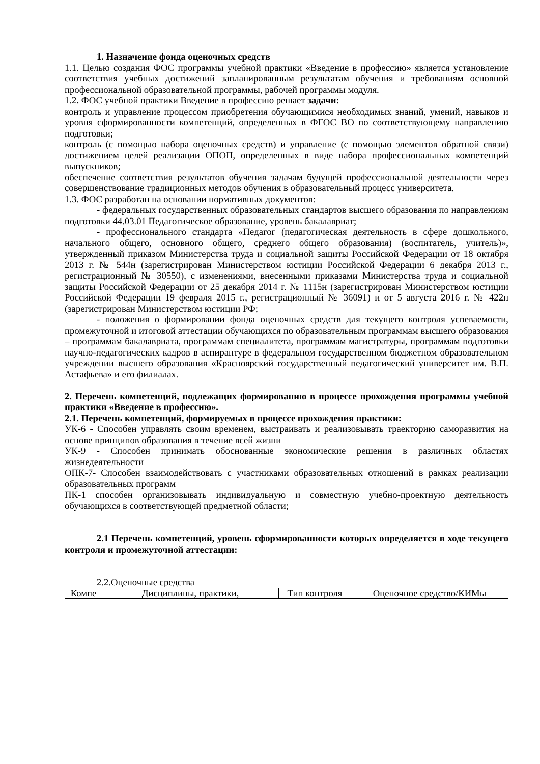1. Назначение фонда оценочных средств
1.1. Целью создания ФОС программы учебной практики «Введение в профессию» является установление соответствия учебных достижений запланированным результатам обучения и требованиям основной профессиональной образовательной программы, рабочей программы модуля.
1.2. ФОС учебной практики Введение в профессию решает задачи:
контроль и управление процессом приобретения обучающимися необходимых знаний, умений, навыков и уровня сформированности компетенций, определенных в ФГОС ВО по соответствующему направлению подготовки;
контроль (с помощью набора оценочных средств) и управление (с помощью элементов обратной связи) достижением целей реализации ОПОП, определенных в виде набора профессиональных компетенций выпускников;
обеспечение соответствия результатов обучения задачам будущей профессиональной деятельности через совершенствование традиционных методов обучения в образовательный процесс университета.
1.3. ФОС разработан на основании нормативных документов:
- федеральных государственных образовательных стандартов высшего образования по направлениям подготовки 44.03.01 Педагогическое образование, уровень бакалавриат;
- профессионального стандарта «Педагог (педагогическая деятельность в сфере дошкольного, начального общего, основного общего, среднего общего образования) (воспитатель, учитель)», утвержденный приказом Министерства труда и социальной защиты Российской Федерации от 18 октября 2013 г. № 544н (зарегистрирован Министерством юстиции Российской Федерации 6 декабря 2013 г., регистрационный № 30550), с изменениями, внесенными приказами Министерства труда и социальной защиты Российской Федерации от 25 декабря 2014 г. № 1115н (зарегистрирован Министерством юстиции Российской Федерации 19 февраля 2015 г., регистрационный № 36091) и от 5 августа 2016 г. № 422н (зарегистрирован Министерством юстиции РФ;
- положения о формировании фонда оценочных средств для текущего контроля успеваемости, промежуточной и итоговой аттестации обучающихся по образовательным программам высшего образования – программам бакалавриата, программам специалитета, программам магистратуры, программам подготовки научно-педагогических кадров в аспирантуре в федеральном государственном бюджетном образовательном учреждении высшего образования «Красноярский государственный педагогический университет им. В.П. Астафьева» и его филиалах.
2. Перечень компетенций, подлежащих формированию в процессе прохождения программы учебной практики «Введение в профессию».
2.1. Перечень компетенций, формируемых в процессе прохождения практики:
УК-6 - Способен управлять своим временем, выстраивать и реализовывать траекторию саморазвития на основе принципов образования в течение всей жизни
УК-9 - Способен принимать обоснованные экономические решения в различных областях жизнедеятельности
ОПК-7- Способен взаимодействовать с участниками образовательных отношений в рамках реализации образовательных программ
ПК-1 способен организовывать индивидуальную и совместную учебно-проектную деятельность обучающихся в соответствующей предметной области;
2.1 Перечень компетенций, уровень сформированности которых определяется в ходе текущего контроля и промежуточной аттестации:
2.2.Оценочные средства
| Компе | Дисциплины, практики, | Тип контроля | Оценочное средство/КИМы |